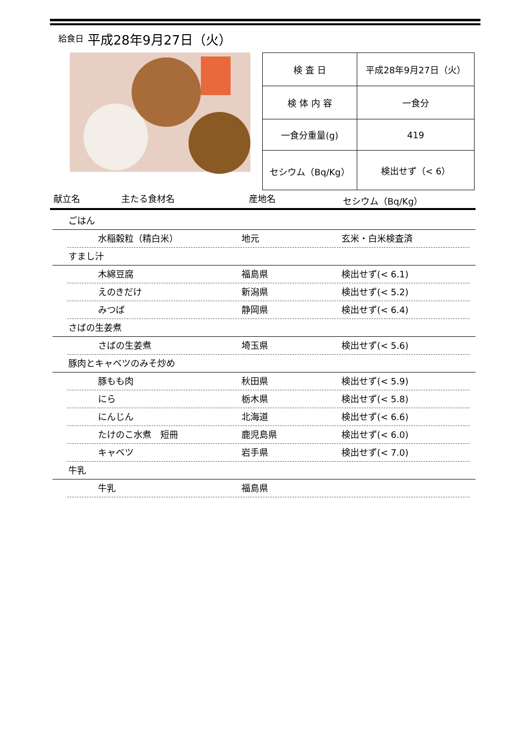給食日 平成28年9月27日（火）
| 検 査 日 | 平成28年9月27日（火） |
| 検 体 内 容 | 一食分 |
| 一食分重量(g) | 419 |
| セシウム（Bq/Kg） | 検出せず（< 6） |
献立名 主たる食材名 産地名 セシウム（Bq/Kg）
ごはん
水稲穀粒（精白米） 地元 玄米・白米検査済
すまし汁
木綿豆腐 福島県 検出せず(< 6.1)
えのきだけ 新潟県 検出せず(< 5.2)
みつば 静岡県 検出せず(< 6.4)
さばの生姜煮
さばの生姜煮 埼玉県 検出せず(< 5.6)
豚肉とキャベツのみそ炒め
豚もも肉 秋田県 検出せず(< 5.9)
にら 栃木県 検出せず(< 5.8)
にんじん 北海道 検出せず(< 6.6)
たけのこ水煮　短冊 鹿児島県 検出せず(< 6.0)
キャベツ 岩手県 検出せず(< 7.0)
牛乳
牛乳 福島県